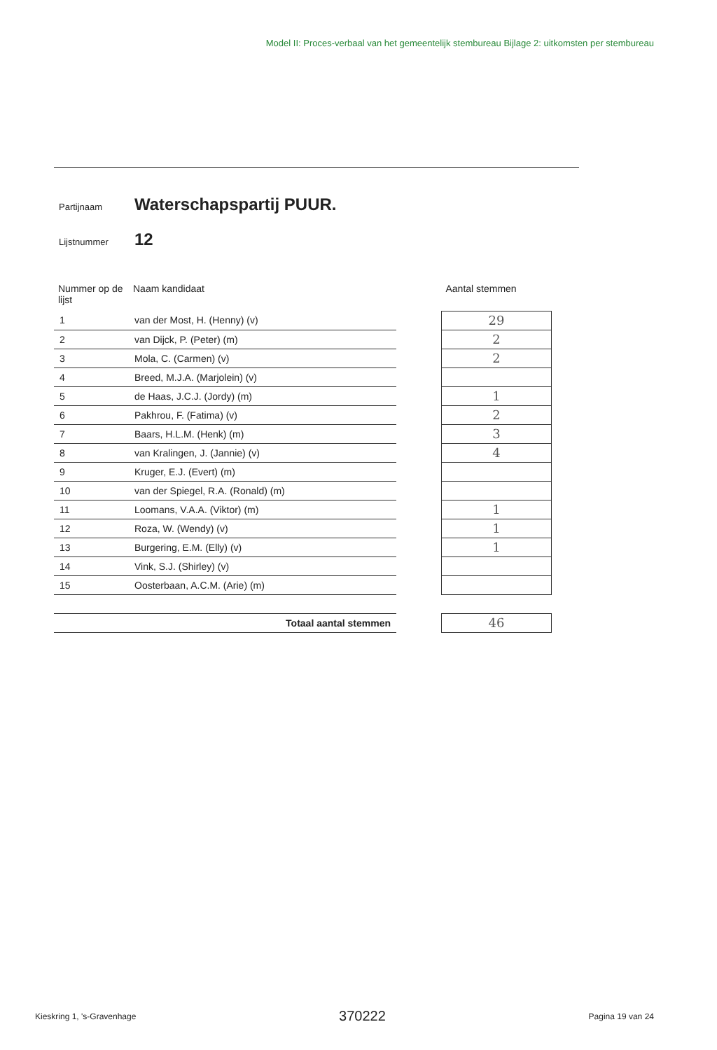Model II: Proces-verbaal van het gemeentelijk stembureau Bijlage 2: uitkomsten per stembureau
Partijnaam Waterschapspartij PUUR.
Lijstnummer 12
| Nummer op de lijst | Naam kandidaat | | Aantal stemmen |
| --- | --- | --- | --- |
| 1 | van der Most, H. (Henny) (v) | | 29 |
| 2 | van Dijck, P. (Peter) (m) | | 2 |
| 3 | Mola, C. (Carmen) (v) | | 2 |
| 4 | Breed, M.J.A. (Marjolein) (v) | | |
| 5 | de Haas, J.C.J. (Jordy) (m) | | 1 |
| 6 | Pakhrou, F. (Fatima) (v) | | 2 |
| 7 | Baars, H.L.M. (Henk) (m) | | 3 |
| 8 | van Kralingen, J. (Jannie) (v) | | 4 |
| 9 | Kruger, E.J. (Evert) (m) | | |
| 10 | van der Spiegel, R.A. (Ronald) (m) | | |
| 11 | Loomans, V.A.A. (Viktor) (m) | | 1 |
| 12 | Roza, W. (Wendy) (v) | | 1 |
| 13 | Burgering, E.M. (Elly) (v) | | 1 |
| 14 | Vink, S.J. (Shirley) (v) | | |
| 15 | Oosterbaan, A.C.M. (Arie) (m) | | |
| Totaal aantal stemmen | | | 46 |
Kieskring 1, 's-Gravenhage 370222 Pagina 19 van 24